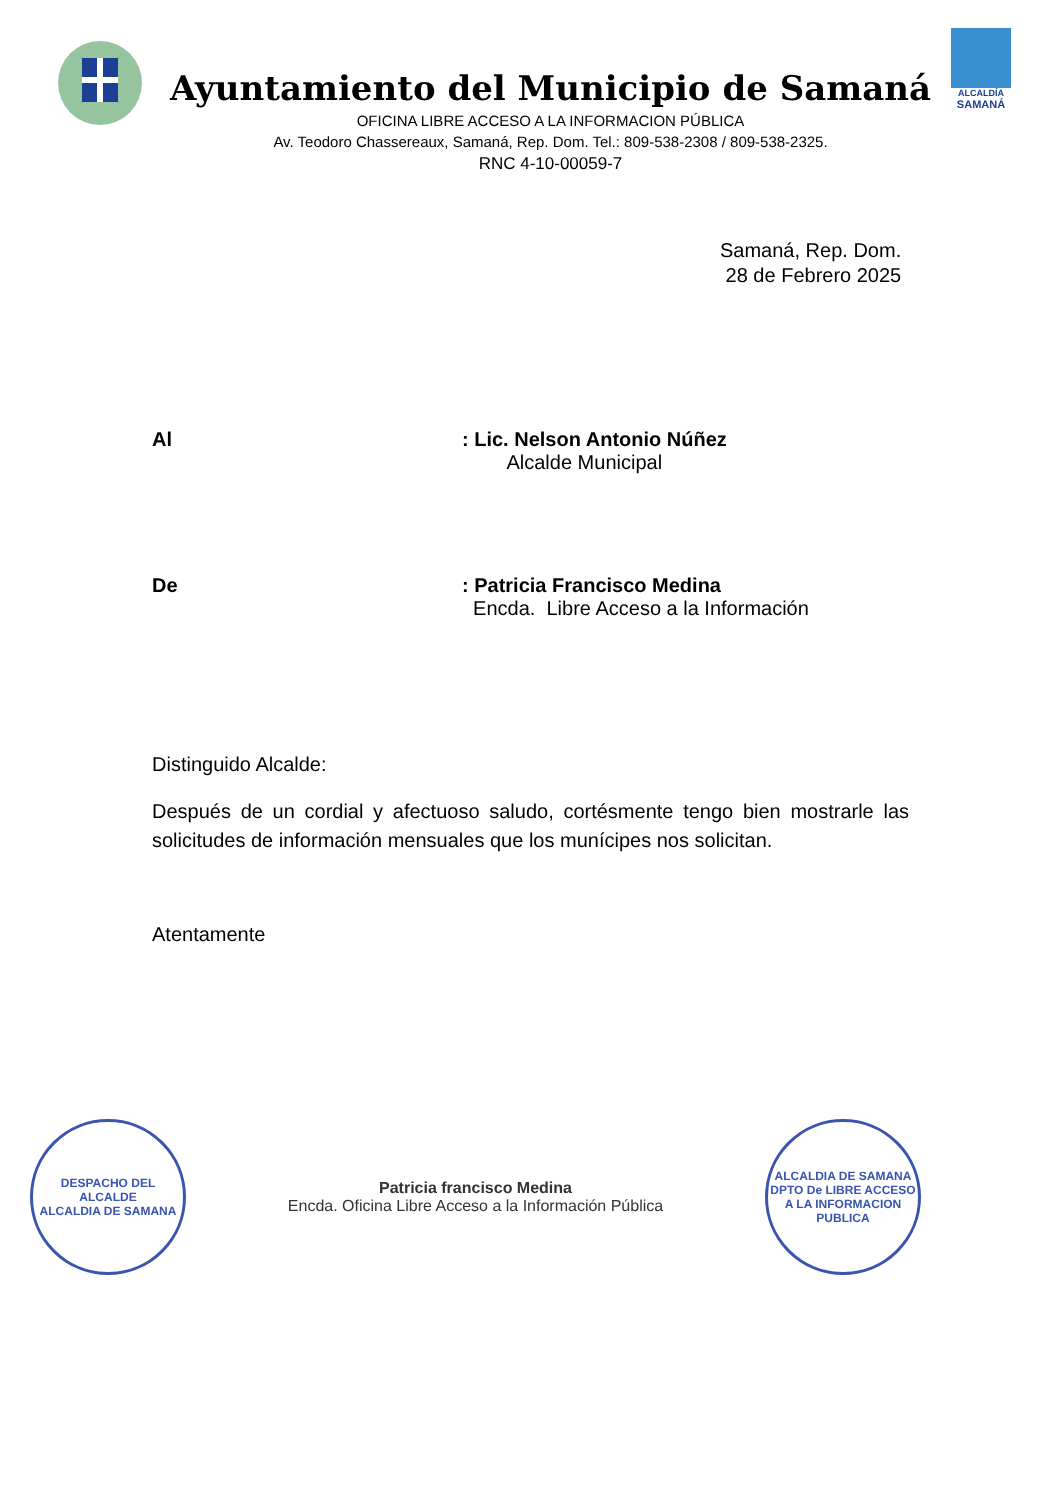Ayuntamiento del Municipio de Samaná
OFICINA LIBRE ACCESO A LA INFORMACION PÚBLICA
Av. Teodoro Chassereaux, Samaná, Rep. Dom. Tel.: 809-538-2308 / 809-538-2325.
RNC 4-10-00059-7
ALCALDÍA
SAMANÁ
Samaná, Rep. Dom.
28 de Febrero 2025
Al : Lic. Nelson Antonio Núñez
Alcalde Municipal
De : Patricia Francisco Medina
Encda. Libre Acceso a la Información
Distinguido Alcalde:
Después de un cordial y afectuoso saludo, cortésmente tengo bien mostrarle las solicitudes de información mensuales que los munícipes nos solicitan.
Atentamente
DESPACHO DEL ALCALDE
ALCALDIA DE SAMANA
Patricia francisco Medina
Encda. Oficina Libre Acceso a la Información Pública
ALCALDIA DE SAMANA
DPTO De LIBRE ACCESO A LA INFORMACION PUBLICA